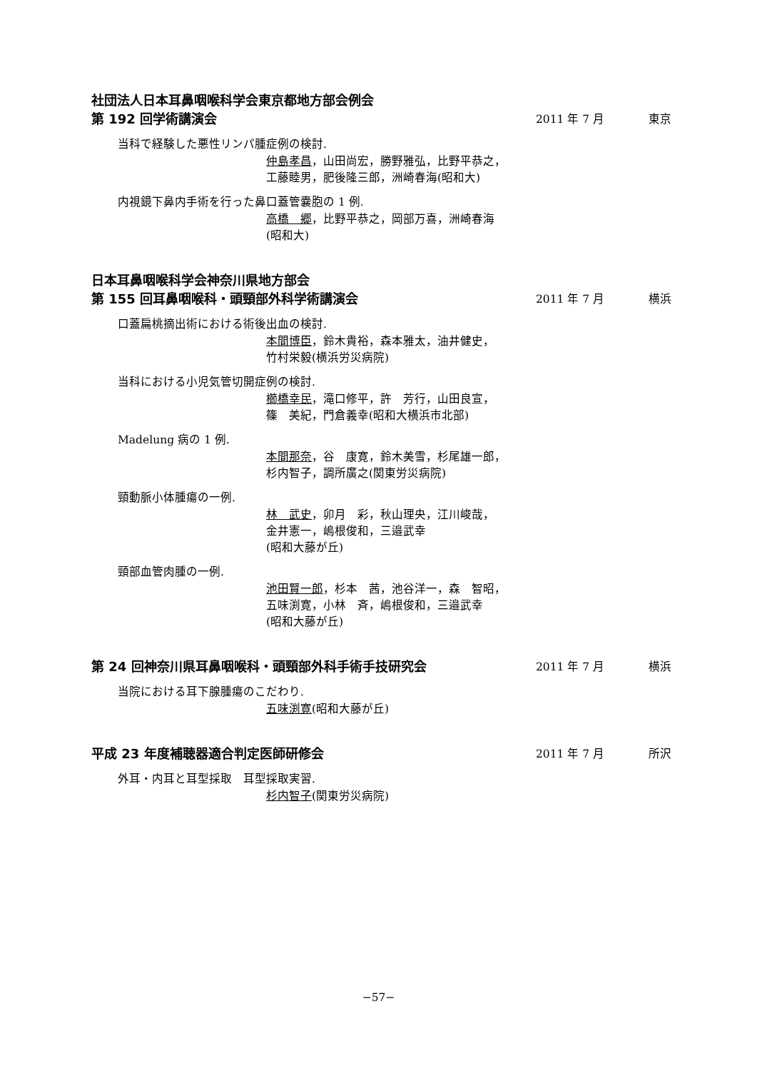社団法人日本耳鼻咽喉科学会東京都地方部会例会
第 192 回学術講演会 2011 年 7 月 東京
当科で経験した悪性リンパ腫症例の検討.
仲島孝昌，山田尚宏，勝野雅弘，比野平恭之，
工藤睦男，肥後隆三郎，洲崎春海(昭和大)
内視鏡下鼻内手術を行った鼻口蓋管嚢胞の 1 例.
高橋　郷，比野平恭之，岡部万喜，洲崎春海
(昭和大)
日本耳鼻咽喉科学会神奈川県地方部会
第 155 回耳鼻咽喉科・頭頸部外科学術講演会 2011 年 7 月 横浜
口蓋扁桃摘出術における術後出血の検討.
本間博臣，鈴木貴裕，森本雅太，油井健史，
竹村栄毅(横浜労災病院)
当科における小児気管切開症例の検討.
櫛橋幸民，滝口修平，許　芳行，山田良宣，
篠　美紀，門倉義幸(昭和大横浜市北部)
Madelung 病の 1 例.
本間那奈，谷　康寛，鈴木美雪，杉尾雄一郎，
杉内智子，調所廣之(関東労災病院)
頸動脈小体腫瘍の一例.
林　武史，卯月　彩，秋山理央，江川峻哉，
金井憲一，嶋根俊和，三邉武幸
(昭和大藤が丘)
頸部血管肉腫の一例.
池田賢一郎，杉本　茜，池谷洋一，森　智昭，
五味渕寛，小林　斉，嶋根俊和，三邉武幸
(昭和大藤が丘)
第 24 回神奈川県耳鼻咽喉科・頭頸部外科手術手技研究会 2011 年 7 月 横浜
当院における耳下腺腫瘍のこだわり.
五味渕寛(昭和大藤が丘)
平成 23 年度補聴器適合判定医師研修会 2011 年 7 月 所沢
外耳・内耳と耳型採取　耳型採取実習.
杉内智子(関東労災病院)
−57−